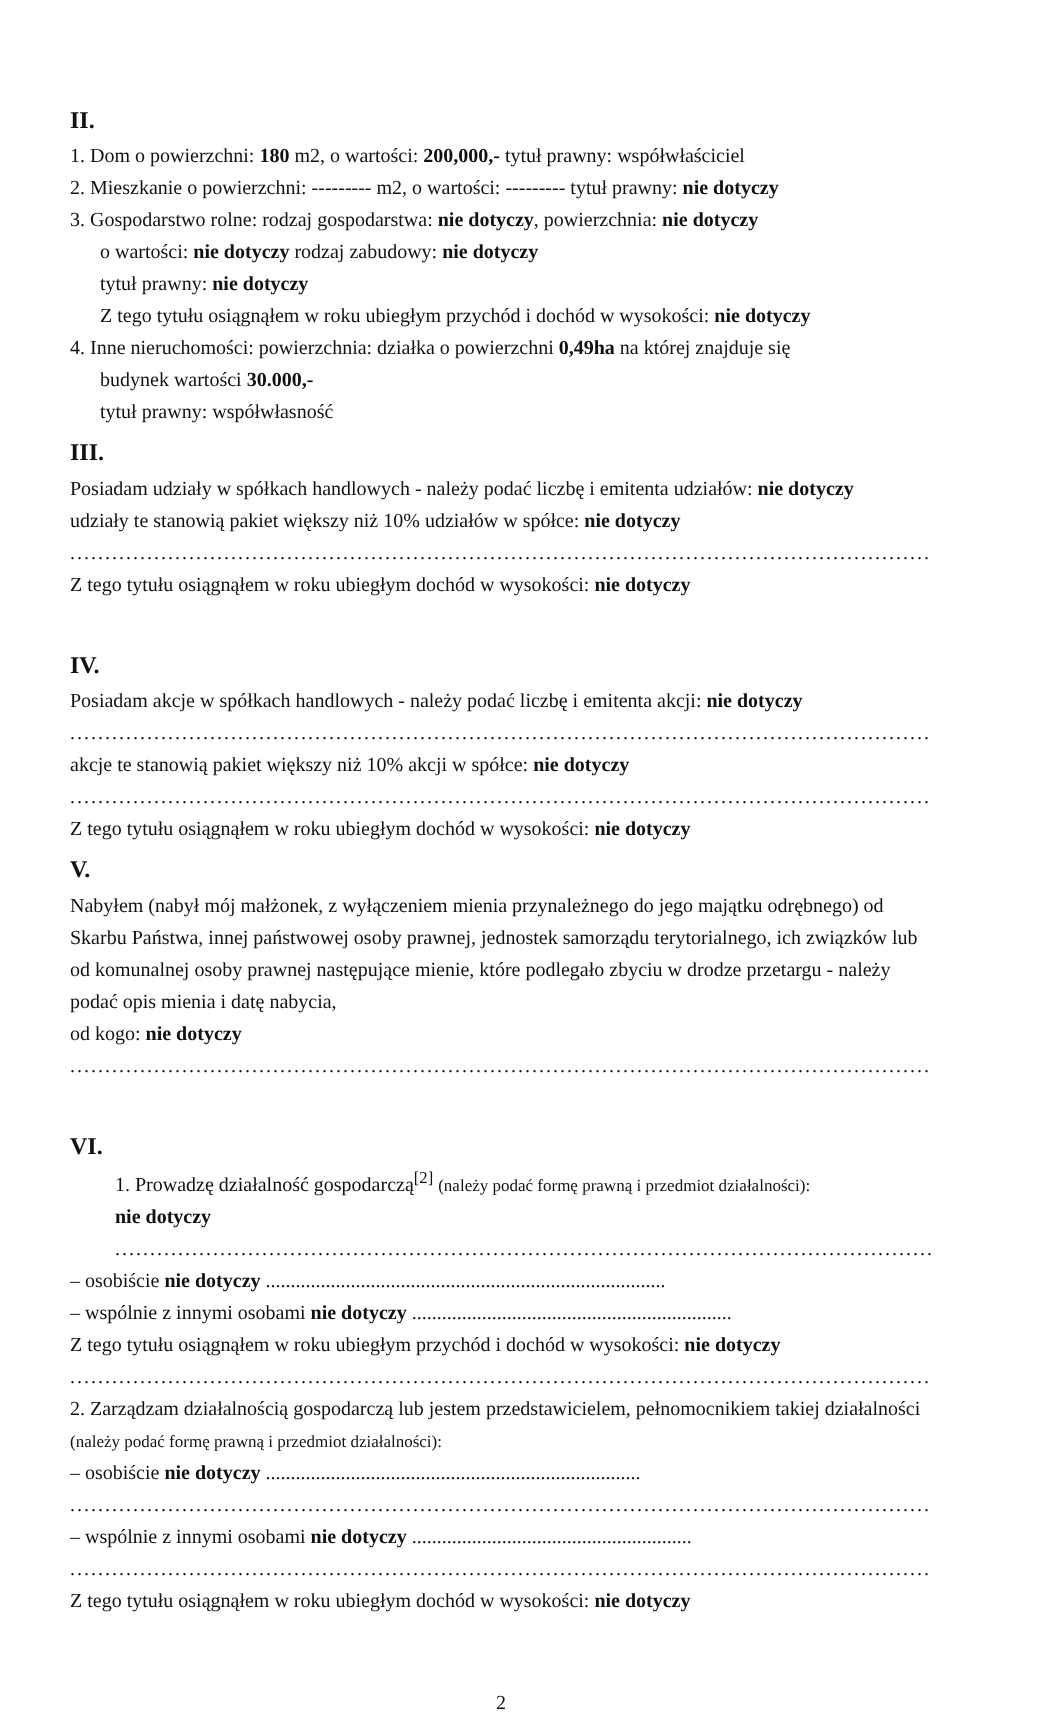II.
1. Dom o powierzchni: 180 m2, o wartości: 200,000,- tytuł prawny: współwłaściciel
2. Mieszkanie o powierzchni: --------- m2, o wartości: --------- tytuł prawny: nie dotyczy
3. Gospodarstwo rolne: rodzaj gospodarstwa: nie dotyczy, powierzchnia: nie dotyczy
o wartości: nie dotyczy rodzaj zabudowy: nie dotyczy
tytuł prawny: nie dotyczy
Z tego tytułu osiągnąłem w roku ubiegłym przychód i dochód w wysokości: nie dotyczy
4. Inne nieruchomości: powierzchnia: działka o powierzchni 0,49ha na której znajduje się
budynek wartości 30.000,-
tytuł prawny: współwłasność
III.
Posiadam udziały w spółkach handlowych - należy podać liczbę i emitenta udziałów: nie dotyczy
udziały te stanowią pakiet większy niż 10% udziałów w spółce: nie dotyczy
........................................................................................................................................
Z tego tytułu osiągnąłem w roku ubiegłym dochód w wysokości: nie dotyczy
IV.
Posiadam akcje w spółkach handlowych - należy podać liczbę i emitenta akcji: nie dotyczy
........................................................................................................................................
akcje te stanowią pakiet większy niż 10% akcji w spółce: nie dotyczy
........................................................................................................................................
Z tego tytułu osiągnąłem w roku ubiegłym dochód w wysokości: nie dotyczy
V.
Nabyłem (nabył mój małżonek, z wyłączeniem mienia przynależnego do jego majątku odrębnego) od Skarbu Państwa, innej państwowej osoby prawnej, jednostek samorządu terytorialnego, ich związków lub od komunalnej osoby prawnej następujące mienie, które podlegało zbyciu w drodze przetargu - należy podać opis mienia i datę nabycia,
od kogo: nie dotyczy
........................................................................................................................................
VI.
1. Prowadzę działalność gospodarczą<sup>[2]</sup> (należy podać formę prawną i przedmiot działalności):
nie dotyczy
........................................................................................................................................
– osobiście nie dotyczy ................................................................................
– wspólnie z innymi osobami nie dotyczy ................................................................
Z tego tytułu osiągnąłem w roku ubiegłym przychód i dochód w wysokości: nie dotyczy
........................................................................................................................................
2. Zarządzam działalnością gospodarczą lub jestem przedstawicielem, pełnomocnikiem takiej działalności (należy podać formę prawną i przedmiot działalności):
– osobiście nie dotyczy ...........................................................................
........................................................................................................................................
– wspólnie z innymi osobami nie dotyczy ........................................................
........................................................................................................................................
Z tego tytułu osiągnąłem w roku ubiegłym dochód w wysokości: nie dotyczy
2